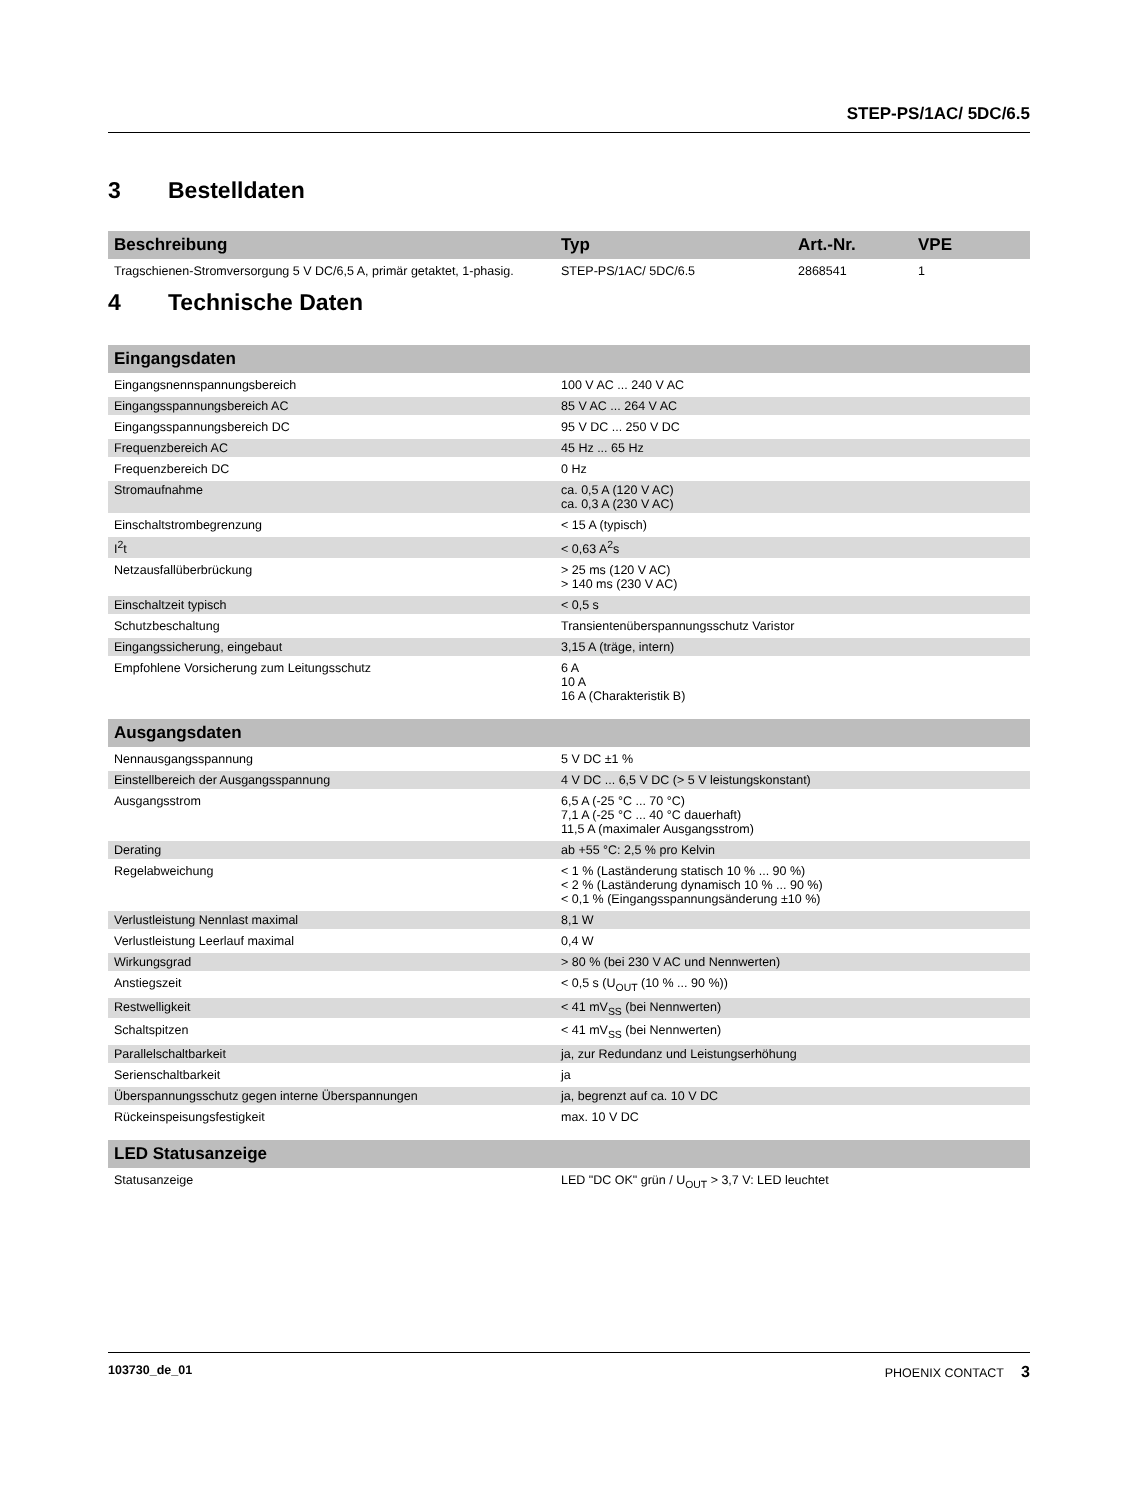STEP-PS/1AC/ 5DC/6.5
3 Bestelldaten
| Beschreibung | Typ | Art.-Nr. | VPE |
| --- | --- | --- | --- |
| Tragschienen-Stromversorgung 5 V DC/6,5 A, primär getaktet, 1-phasig. | STEP-PS/1AC/ 5DC/6.5 | 2868541 | 1 |
4 Technische Daten
| Eingangsdaten | |
| --- | --- |
| Eingangsnennspannungsbereich | 100 V AC ... 240 V AC |
| Eingangsspannungsbereich AC | 85 V AC ... 264 V AC |
| Eingangsspannungsbereich DC | 95 V DC ... 250 V DC |
| Frequenzbereich AC | 45 Hz ... 65 Hz |
| Frequenzbereich DC | 0 Hz |
| Stromaufnahme | ca. 0,5 A (120 V AC) ca. 0,3 A (230 V AC) |
| Einschaltstrombegrenzung | < 15 A (typisch) |
| I<sup>2</sup>t | < 0,63 A<sup>2</sup>s |
| Netzausfallüberbrückung | > 25 ms (120 V AC) > 140 ms (230 V AC) |
| Einschaltzeit typisch | < 0,5 s |
| Schutzbeschaltung | Transientenüberspannungsschutz Varistor |
| Eingangssicherung, eingebaut | 3,15 A (träge, intern) |
| Empfohlene Vorsicherung zum Leitungsschutz | 6 A 10 A 16 A (Charakteristik B) |
| Ausgangsdaten | |
| --- | --- |
| Nennausgangsspannung | 5 V DC ±1 % |
| Einstellbereich der Ausgangsspannung | 4 V DC ... 6,5 V DC (> 5 V leistungskonstant) |
| Ausgangsstrom | 6,5 A (-25 °C ... 70 °C) 7,1 A (-25 °C ... 40 °C dauerhaft) 11,5 A (maximaler Ausgangsstrom) |
| Derating | ab +55 °C: 2,5 % pro Kelvin |
| Regelabweichung | < 1 % (Laständerung statisch 10 % ... 90 %) < 2 % (Laständerung dynamisch 10 % ... 90 %) < 0,1 % (Eingangsspannungsänderung ±10 %) |
| Verlustleistung Nennlast maximal | 8,1 W |
| Verlustleistung Leerlauf maximal | 0,4 W |
| Wirkungsgrad | > 80 % (bei 230 V AC und Nennwerten) |
| Anstiegszeit | < 0,5 s (U<sub>OUT</sub> (10 % ... 90 %)) |
| Restwelligkeit | < 41 mV<sub>SS</sub> (bei Nennwerten) |
| Schaltspitzen | < 41 mV<sub>SS</sub> (bei Nennwerten) |
| Parallelschaltbarkeit | ja, zur Redundanz und Leistungserhöhung |
| Serienschaltbarkeit | ja |
| Überspannungsschutz gegen interne Überspannungen | ja, begrenzt auf ca. 10 V DC |
| Rückeinspeisungsfestigkeit | max. 10 V DC |
| LED Statusanzeige | |
| --- | --- |
| Statusanzeige | LED "DC OK" grün / U<sub>OUT</sub> > 3,7 V: LED leuchtet |
103730_de_01 PHOENIX CONTACT 3